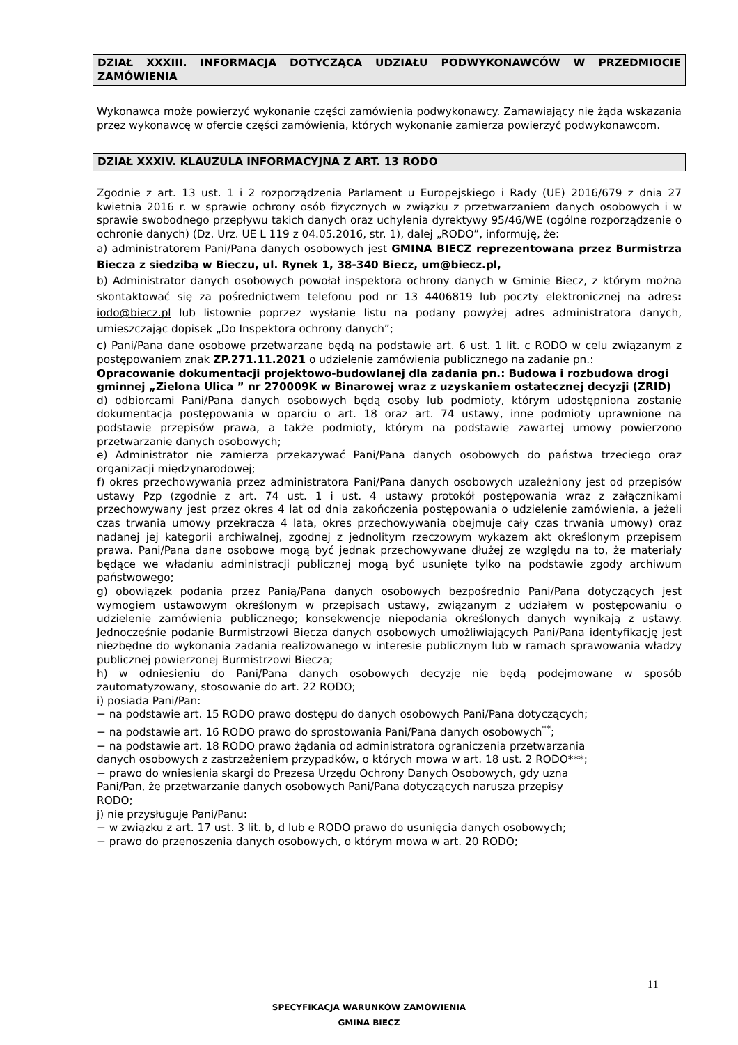DZIAŁ XXXIII. INFORMACJA DOTYCZĄCA UDZIAŁU PODWYKONAWCÓW W PRZEDMIOCIE ZAMÓWIENIA
Wykonawca może powierzyć wykonanie części zamówienia podwykonawcy. Zamawiający nie żąda wskazania przez wykonawcę w ofercie części zamówienia, których wykonanie zamierza powierzyć podwykonawcom.
DZIAŁ XXXIV. KLAUZULA INFORMACYJNA Z ART. 13 RODO
Zgodnie z art. 13 ust. 1 i 2 rozporządzenia Parlament u Europejskiego i Rady (UE) 2016/679 z dnia 27 kwietnia 2016 r. w sprawie ochrony osób fizycznych w związku z przetwarzaniem danych osobowych i w sprawie swobodnego przepływu takich danych oraz uchylenia dyrektywy 95/46/WE (ogólne rozporządzenie o ochronie danych) (Dz. Urz. UE L 119 z 04.05.2016, str. 1), dalej „RODO”, informuję, że:
a) administratorem Pani/Pana danych osobowych jest GMINA BIECZ reprezentowana przez Burmistrza Biecza z siedzibą w Bieczu, ul. Rynek 1, 38-340 Biecz, um@biecz.pl,
b) Administrator danych osobowych powołał inspektora ochrony danych w Gminie Biecz, z którym można skontaktować się za pośrednictwem telefonu pod nr 13 4406819 lub poczty elektronicznej na adres: iodo@biecz.pl lub listownie poprzez wysłanie listu na podany powyżej adres administratora danych, umieszczając dopisek „Do Inspektora ochrony danych”;
c) Pani/Pana dane osobowe przetwarzane będą na podstawie art. 6 ust. 1 lit. c RODO w celu związanym z postępowaniem znak ZP.271.11.2021 o udzielenie zamówienia publicznego na zadanie pn.:
Opracowanie dokumentacji projektowo-budowlanej dla zadania pn.: Budowa i rozbudowa drogi gminnej „Zielona Ulica ” nr 270009K w Binarowej wraz z uzyskaniem ostatecznej decyzji (ZRID)
d) odbiorcami Pani/Pana danych osobowych będą osoby lub podmioty, którym udostępniona zostanie dokumentacja postępowania w oparciu o art. 18 oraz art. 74 ustawy, inne podmioty uprawnione na podstawie przepisów prawa, a także podmioty, którym na podstawie zawartej umowy powierzono przetwarzanie danych osobowych;
e) Administrator nie zamierza przekazywać Pani/Pana danych osobowych do państwa trzeciego oraz organizacji międzynarodowej;
f) okres przechowywania przez administratora Pani/Pana danych osobowych uzależniony jest od przepisów ustawy Pzp (zgodnie z art. 74 ust. 1 i ust. 4 ustawy protokół postępowania wraz z załącznikami przechowywany jest przez okres 4 lat od dnia zakończenia postępowania o udzielenie zamówienia, a jeżeli czas trwania umowy przekracza 4 lata, okres przechowywania obejmuje cały czas trwania umowy) oraz nadanej jej kategorii archiwalnej, zgodnej z jednolitym rzeczowym wykazem akt określonym przepisem prawa. Pani/Pana dane osobowe mogą być jednak przechowywane dłużej ze względu na to, że materiały będące we władaniu administracji publicznej mogą być usunięte tylko na podstawie zgody archiwum państwowego;
g) obowiązek podania przez Panią/Pana danych osobowych bezpośrednio Pani/Pana dotyczących jest wymogiem ustawowym określonym w przepisach ustawy, związanym z udziałem w postępowaniu o udzielenie zamówienia publicznego; konsekwencje niepodania określonych danych wynikają z ustawy. Jednocześnie podanie Burmistrzowi Biecza danych osobowych umożliwiających Pani/Pana identyfikację jest niezbędne do wykonania zadania realizowanego w interesie publicznym lub w ramach sprawowania władzy publicznej powierzonej Burmistrzowi Biecza;
h) w odniesieniu do Pani/Pana danych osobowych decyzje nie będą podejmowane w sposób zautomatyzowany, stosowanie do art. 22 RODO;
i) posiada Pani/Pan:
− na podstawie art. 15 RODO prawo dostępu do danych osobowych Pani/Pana dotyczących;
− na podstawie art. 16 RODO prawo do sprostowania Pani/Pana danych osobowych<sup>**</sup>;
− na podstawie art. 18 RODO prawo żądania od administratora ograniczenia przetwarzania
danych osobowych z zastrzeżeniem przypadków, o których mowa w art. 18 ust. 2 RODO***;
− prawo do wniesienia skargi do Prezesa Urzędu Ochrony Danych Osobowych, gdy uzna
Pani/Pan, że przetwarzanie danych osobowych Pani/Pana dotyczących narusza przepisy
RODO;
j) nie przysługuje Pani/Panu:
− w związku z art. 17 ust. 3 lit. b, d lub e RODO prawo do usunięcia danych osobowych;
− prawo do przenoszenia danych osobowych, o którym mowa w art. 20 RODO;
11
SPECYFIKACJA WARUNKÓW ZAMÓWIENIA
GMINA BIECZ